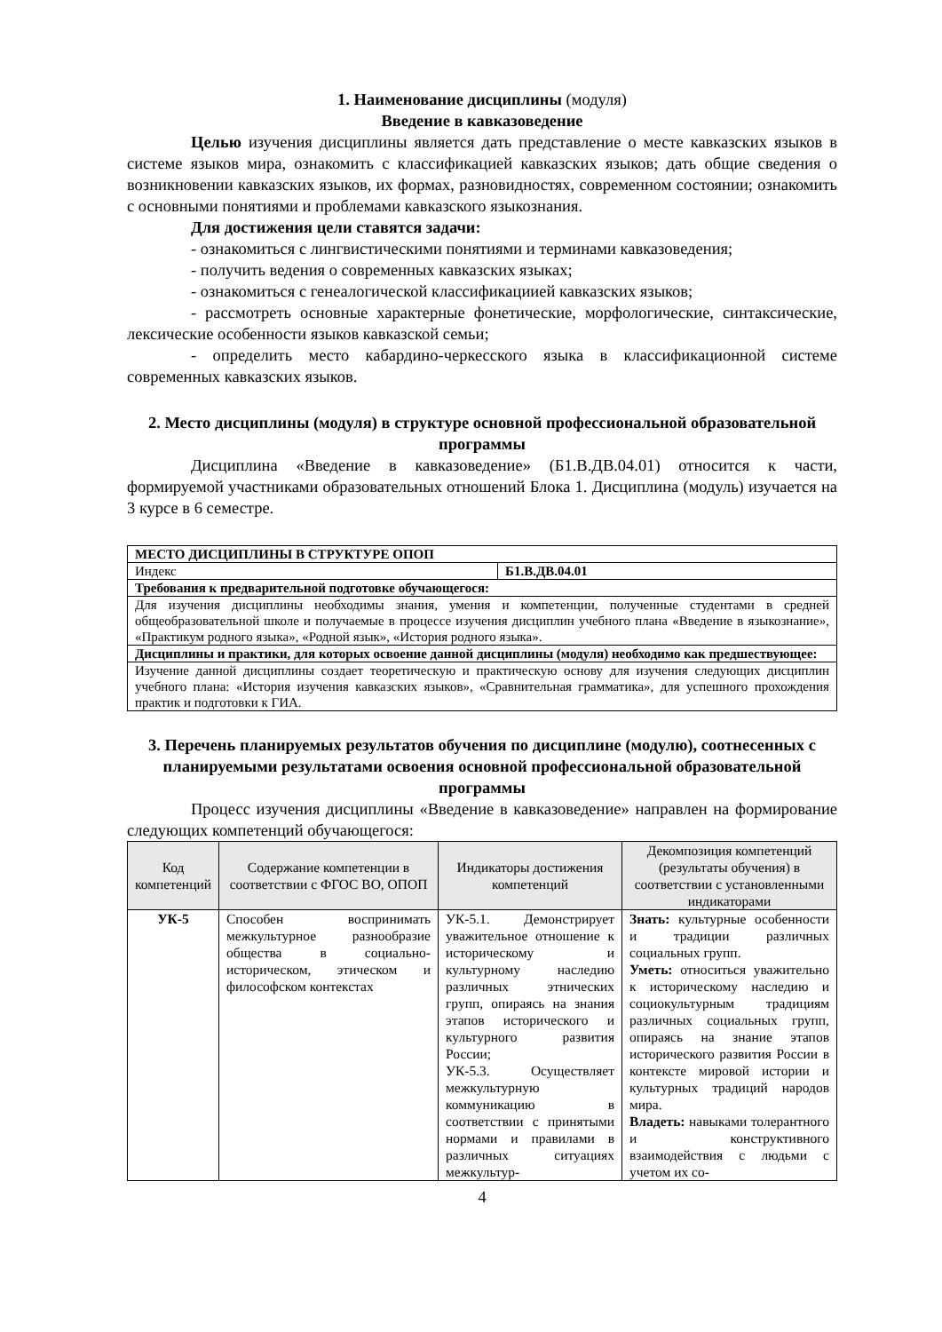1. Наименование дисциплины (модуля)
Введение в кавказоведение
Целью изучения дисциплины является дать представление о месте кавказских языков в системе языков мира, ознакомить с классификацией кавказских языков; дать общие сведения о возникновении кавказских языков, их формах, разновидностях, современном состоянии; ознакомить с основными понятиями и проблемами кавказского языкознания.
Для достижения цели ставятся задачи:
- ознакомиться с лингвистическими понятиями и терминами кавказоведения;
- получить ведения о современных кавказских языках;
- ознакомиться с генеалогической классификациией кавказских языков;
- рассмотреть основные характерные фонетические, морфологические, синтаксические, лексические особенности языков кавказской семьи;
- определить место кабардино-черкесского языка в классификационной системе современных кавказских языков.
2. Место дисциплины (модуля) в структуре основной профессиональной образовательной программы
Дисциплина «Введение в кавказоведение» (Б1.В.ДВ.04.01) относится к части, формируемой участниками образовательных отношений Блока 1. Дисциплина (модуль) изучается на 3 курсе в 6 семестре.
| МЕСТО ДИСЦИПЛИНЫ В СТРУКТУРЕ ОПОП | |
| Индекс | Б1.В.ДВ.04.01 |
| Требования к предварительной подготовке обучающегося: | |
| Для изучения дисциплины необходимы знания, умения и компетенции, полученные студентами в средней общеобразовательной школе и получаемые в процессе изучения дисциплин учебного плана «Введение в языкознание», «Практикум родного языка», «Родной язык», «История родного языка». | |
| Дисциплины и практики, для которых освоение данной дисциплины (модуля) необходимо как предшествующее: | |
| Изучение данной дисциплины создает теоретическую и практическую основу для изучения следующих дисциплин учебного плана: «История изучения кавказских языков», «Сравнительная грамматика», для успешного прохождения практик и подготовки к ГИА. | |
3. Перечень планируемых результатов обучения по дисциплине (модулю), соотнесенных с планируемыми результатами освоения основной профессиональной образовательной программы
Процесс изучения дисциплины «Введение в кавказоведение» направлен на формирование следующих компетенций обучающегося:
| Код компетенций | Содержание компетенции в соответствии с ФГОС ВО, ОПОП | Индикаторы достижения компетенций | Декомпозиция компетенций (результаты обучения) в соответствии с установленными индикаторами |
| --- | --- | --- | --- |
| УК-5 | Способен воспринимать межкультурное разнообразие общества в социально-историческом, этическом и философском контекстах | УК-5.1. Демонстрирует уважительное отношение к историческому и культурному наследию различных этнических групп, опираясь на знания этапов исторического и культурного развития России; УК-5.3. Осуществляет межкультурную коммуникацию в соответствии с принятыми нормами и правилами в различных ситуациях межкультур- | Знать: культурные особенности и традиции различных социальных групп. Уметь: относиться уважительно к историческому наследию и социокультурным традициям различных социальных групп, опираясь на знание этапов исторического развития России в контексте мировой истории и культурных традиций народов мира. Владеть: навыками толерантного и конструктивного взаимодействия с людьми с учетом их со- |
4